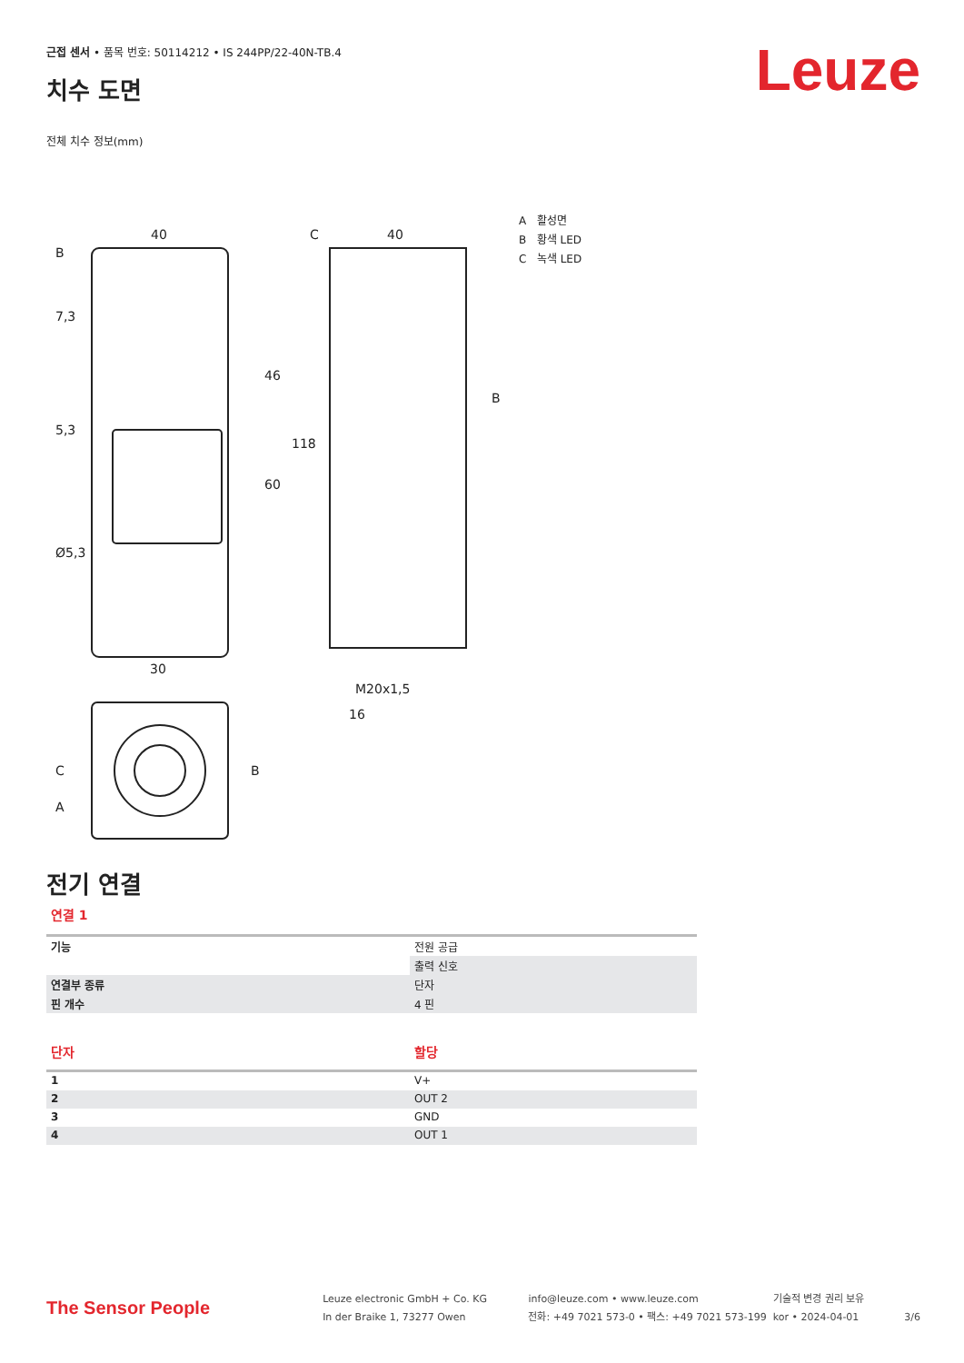근접 센서 • 품목 번호: 50114212 • IS 244PP/22-40N-TB.4
치수 도면
전체 치수 정보(mm)
40
40
30
M20x1,5
16
5,3
B
46
60
118
7,3
Ø5,3
C
A
B
C
B
A 활성면
B 황색 LED
C 녹색 LED
전기 연결
연결 1
| 기능 | 전원 공급 |
| | 출력 신호 |
| 연결부 종류 | 단자 |
| 핀 개수 | 4 핀 |
| 단자 | 할당 |
| 1 | V+ |
| 2 | OUT 2 |
| 3 | GND |
| 4 | OUT 1 |
Leuze
The Sensor People
Leuze electronic GmbH + Co. KG
In der Braike 1, 73277 Owen
info@leuze.com • www.leuze.com
전화: +49 7021 573-0 • 팩스: +49 7021 573-199
기술적 변경 권리 보유
kor • 2024-04-01
3/6